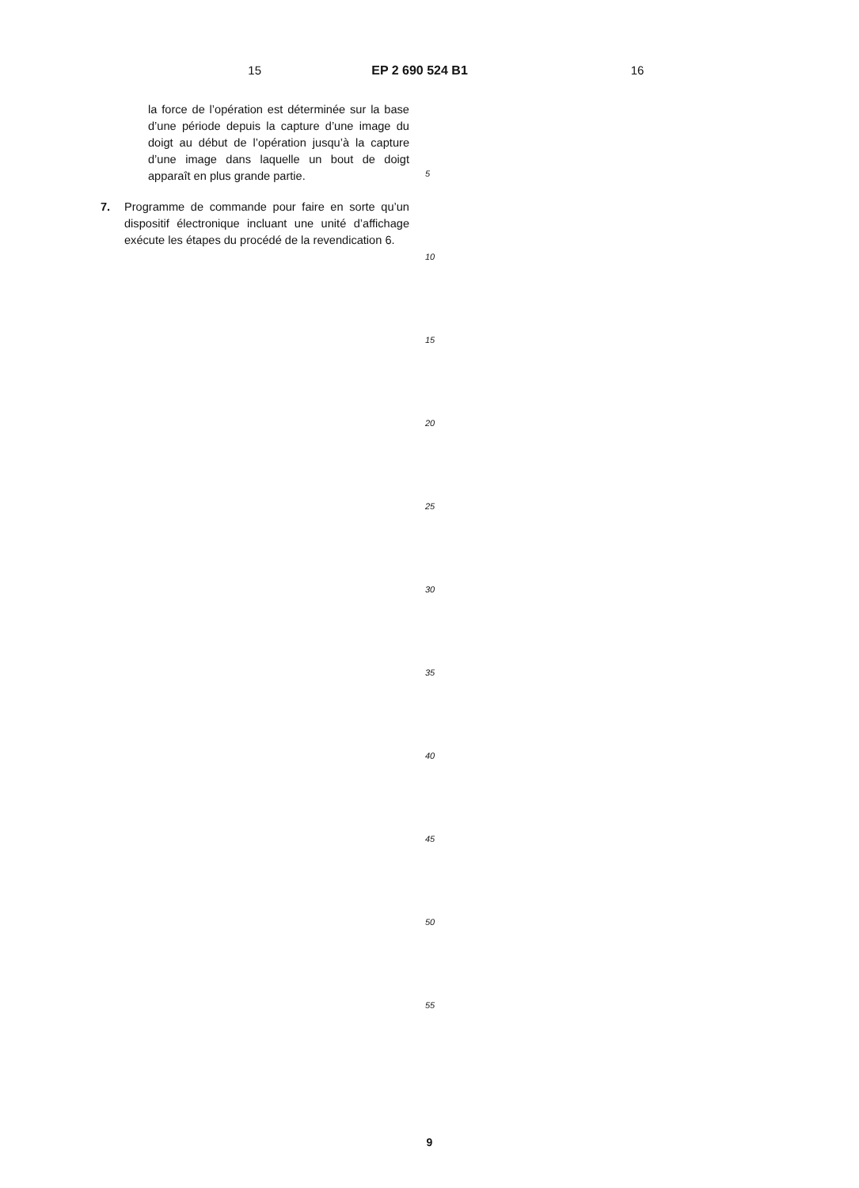15 EP 2 690 524 B1 16
la force de l’opération est déterminée sur la base d’une période depuis la capture d’une image du doigt au début de l’opération jusqu’à la capture d’une image dans laquelle un bout de doigt apparaît en plus grande partie.
7. Programme de commande pour faire en sorte qu’un dispositif électronique incluant une unité d’affichage exécute les étapes du procédé de la revendication 6.
5
10
15
20
25
30
35
40
45
50
55
9